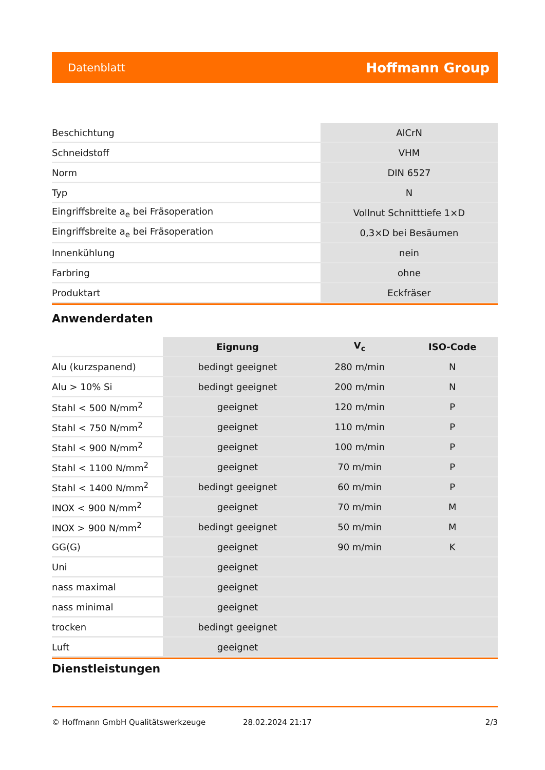Datenblatt Hoffmann Group
| Beschichtung | AlCrN |
| Schneidstoff | VHM |
| Norm | DIN 6527 |
| Typ | N |
| Eingriffsbreite a<sub>e</sub> bei Fräsoperation | Vollnut Schnitttiefe 1×D |
| Eingriffsbreite a<sub>e</sub> bei Fräsoperation | 0,3×D bei Besäumen |
| Innenkühlung | nein |
| Farbring | ohne |
| Produktart | Eckfräser |
Anwenderdaten
| | Eignung | V<sub>c</sub> | ISO-Code |
| --- | --- | --- | --- |
| Alu (kurzspanend) | bedingt geeignet | 280 m/min | N |
| Alu > 10% Si | bedingt geeignet | 200 m/min | N |
| Stahl < 500 N/mm<sup>2</sup> | geeignet | 120 m/min | P |
| Stahl < 750 N/mm<sup>2</sup> | geeignet | 110 m/min | P |
| Stahl < 900 N/mm<sup>2</sup> | geeignet | 100 m/min | P |
| Stahl < 1100 N/mm<sup>2</sup> | geeignet | 70 m/min | P |
| Stahl < 1400 N/mm<sup>2</sup> | bedingt geeignet | 60 m/min | P |
| INOX < 900 N/mm<sup>2</sup> | geeignet | 70 m/min | M |
| INOX > 900 N/mm<sup>2</sup> | bedingt geeignet | 50 m/min | M |
| GG(G) | geeignet | 90 m/min | K |
| Uni | geeignet | | |
| nass maximal | geeignet | | |
| nass minimal | geeignet | | |
| trocken | bedingt geeignet | | |
| Luft | geeignet | | |
Dienstleistungen
© Hoffmann GmbH Qualitätswerkzeuge 28.02.2024 21:17 2/3